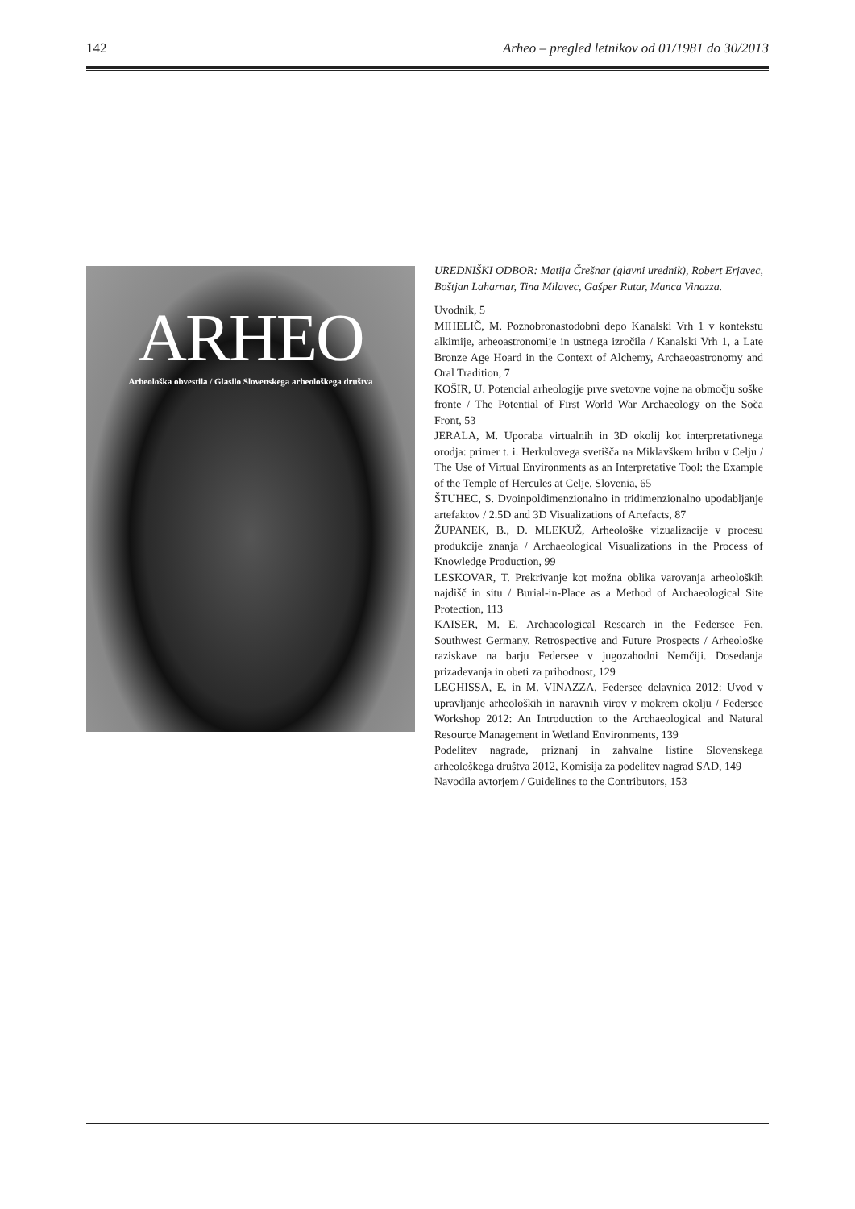142 Arheo – pregled letnikov od 01/1981 do 30/2013
ARHEO
Arheološka obvestila / Glasilo Slovenskega arheološkega društva
UREDNIŠKI ODBOR: Matija Črešnar (glavni urednik), Robert Erjavec, Boštjan Laharnar, Tina Milavec, Gašper Rutar, Manca Vinazza.
Uvodnik, 5
MIHELIČ, M. Poznobronastodobni depo Kanalski Vrh 1 v kontekstu alkimije, arheoastronomije in ustnega izročila / Kanalski Vrh 1, a Late Bronze Age Hoard in the Context of Alchemy, Archaeoastronomy and Oral Tradition, 7
KOŠIR, U. Potencial arheologije prve svetovne vojne na območju soške fronte / The Potential of First World War Archaeology on the Soča Front, 53
JERALA, M. Uporaba virtualnih in 3D okolij kot interpretativnega orodja: primer t. i. Herkulovega svetišča na Miklavškem hribu v Celju / The Use of Virtual Environments as an Interpretative Tool: the Example of the Temple of Hercules at Celje, Slovenia, 65
ŠTUHEC, S. Dvoinpoldimenzionalno in tridimenzionalno upodabljanje artefaktov / 2.5D and 3D Visualizations of Artefacts, 87
ŽUPANEK, B., D. MLEKUŽ, Arheološke vizualizacije v procesu produkcije znanja / Archaeological Visualizations in the Process of Knowledge Production, 99
LESKOVAR, T. Prekrivanje kot možna oblika varovanja arheoloških najdišč in situ / Burial-in-Place as a Method of Archaeological Site Protection, 113
KAISER, M. E. Archaeological Research in the Federsee Fen, Southwest Germany. Retrospective and Future Prospects / Arheološke raziskave na barju Federsee v jugozahodni Nemčiji. Dosedanja prizadevanja in obeti za prihodnost, 129
LEGHISSA, E. in M. VINAZZA, Federsee delavnica 2012: Uvod v upravljanje arheoloških in naravnih virov v mokrem okolju / Federsee Workshop 2012: An Introduction to the Archaeological and Natural Resource Management in Wetland Environments, 139
Podelitev nagrade, priznanj in zahvalne listine Slovenskega arheološkega društva 2012, Komisija za podelitev nagrad SAD, 149
Navodila avtorjem / Guidelines to the Contributors, 153